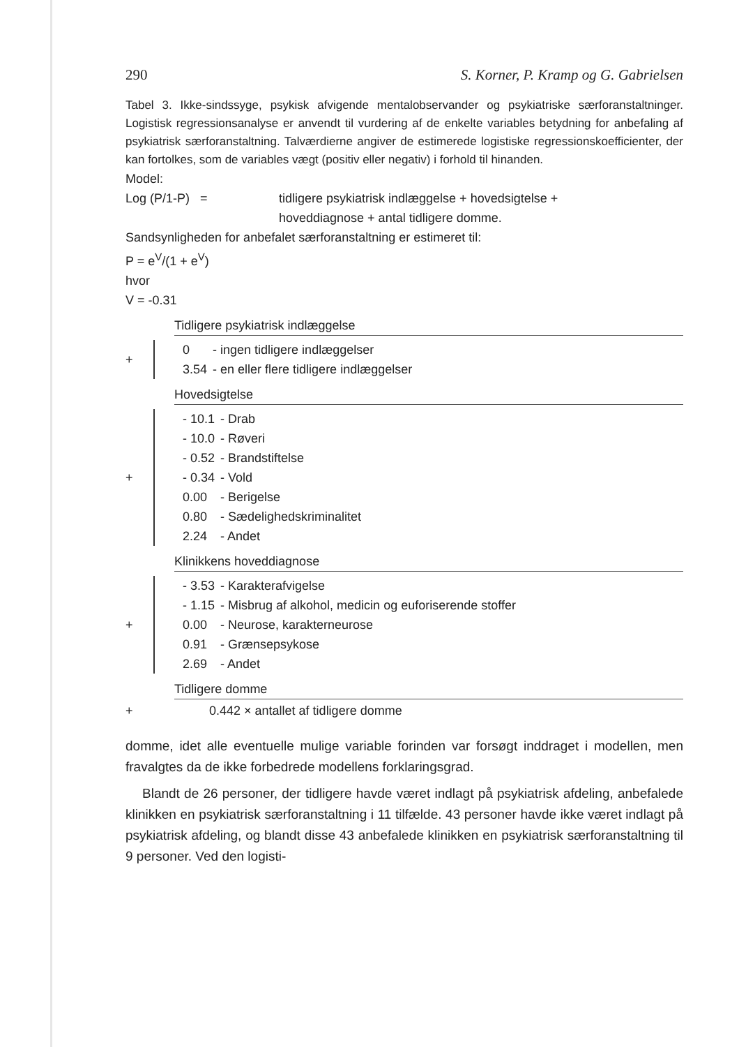290 S. Korner, P. Kramp og G. Gabrielsen
Tabel 3. Ikke-sindssyge, psykisk afvigende mentalobservander og psykiatriske særforanstaltninger. Logistisk regressionsanalyse er anvendt til vurdering af de enkelte variables betydning for anbefaling af psykiatrisk særforanstaltning. Talværdierne angiver de estimerede logistiske regressionskoefficienter, der kan fortolkes, som de variables vægt (positiv eller negativ) i forhold til hinanden.
Model:
Log (P/1-P) = tidligere psykiatrisk indlæggelse + hovedsigtelse +
hoveddiagnose + antal tidligere domme.
Sandsynligheden for anbefalet særforanstaltning er estimeret til:
P = e<sup>V</sup>/(1 + e<sup>V</sup>)
hvor
V = -0.31
Tidligere psykiatrisk indlæggelse
+
| 0 | - ingen tidligere indlæggelser |
| 3.54 | - en eller flere tidligere indlæggelser |
Hovedsigtelse
+
| - 10.1 | - Drab |
| - 10.0 | - Røveri |
| - 0.52 | - Brandstiftelse |
| - 0.34 | - Vold |
| 0.00 | - Berigelse |
| 0.80 | - Sædelighedskriminalitet |
| 2.24 | - Andet |
Klinikkens hoveddiagnose
+
| - 3.53 | - Karakterafvigelse |
| - 1.15 | - Misbrug af alkohol, medicin og euforiserende stoffer |
| 0.00 | - Neurose, karakterneurose |
| 0.91 | - Grænsepsykose |
| 2.69 | - Andet |
Tidligere domme
+ 0.442 × antallet af tidligere domme
domme, idet alle eventuelle mulige variable forinden var forsøgt inddraget i modellen, men fravalgtes da de ikke forbedrede modellens forklaringsgrad.
Blandt de 26 personer, der tidligere havde været indlagt på psykiatrisk afdeling, anbefalede klinikken en psykiatrisk særforanstaltning i 11 tilfælde. 43 personer havde ikke været indlagt på psykiatrisk afdeling, og blandt disse 43 anbefalede klinikken en psykiatrisk særforanstaltning til 9 personer. Ved den logisti-